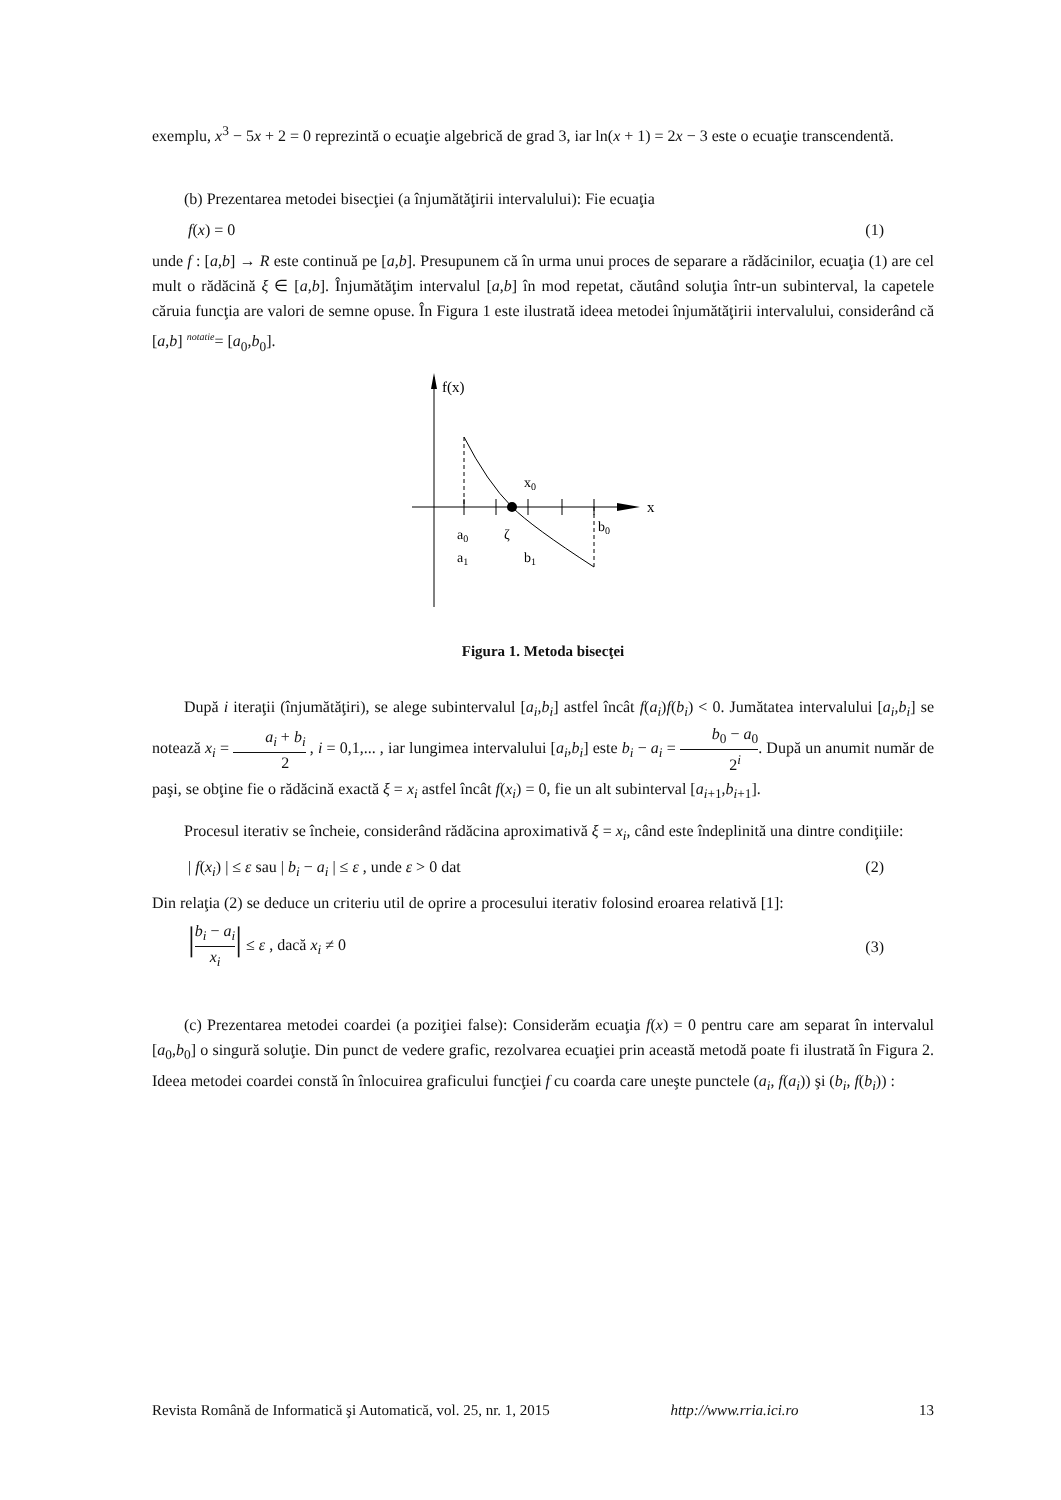exemplu, x<sup>3</sup> − 5x + 2 = 0 reprezintă o ecuaţie algebrică de grad 3, iar ln(x + 1) = 2x − 3 este o ecuaţie transcendentă.
(b) Prezentarea metodei bisecţiei (a înjumătăţirii intervalului): Fie ecuaţia
f(x) = 0 (1)
unde f : [a,b] → R este continuă pe [a,b]. Presupunem că în urma unui proces de separare a rădăcinilor, ecuaţia (1) are cel mult o rădăcină ξ ∈ [a,b]. Înjumătăţim intervalul [a,b] în mod repetat, căutând soluţia într-un subinterval, la capetele căruia funcţia are valori de semne opuse. În Figura 1 este ilustrată ideea metodei înjumătăţirii intervalului, considerând că [a,b] <sup>notatie</sup>= [a<sub>0</sub>,b<sub>0</sub>].
f(x)
x
x0
a0
a1
ζ
b1
b0
Figura 1. Metoda bisecţei
După i iteraţii (înjumătăţiri), se alege subintervalul [a<sub>i</sub>,b<sub>i</sub>] astfel încât f(a<sub>i</sub>)f(b<sub>i</sub>) < 0. Jumătatea intervalului [a<sub>i</sub>,b<sub>i</sub>] se notează x<sub>i</sub> = a<sub>i</sub> + b<sub>i</sub> 2 , i = 0,1,... , iar lungimea intervalului [a<sub>i</sub>,b<sub>i</sub>] este b<sub>i</sub> − a<sub>i</sub> = b<sub>0</sub> − a<sub>0</sub> 2<sup>i</sup>. După un anumit număr de paşi, se obţine fie o rădăcină exactă ξ = x<sub>i</sub> astfel încât f(x<sub>i</sub>) = 0, fie un alt subinterval [a<sub>i+1</sub>,b<sub>i+1</sub>].
Procesul iterativ se încheie, considerând rădăcina aproximativă ξ = x<sub>i</sub>, când este îndeplinită una dintre condiţiile:
| f(x<sub>i</sub>) | ≤ ε sau | b<sub>i</sub> − a<sub>i</sub> | ≤ ε , unde ε > 0 dat (2)
Din relaţia (2) se deduce un criteriu util de oprire a procesului iterativ folosind eroarea relativă [1]:
|b<sub>i</sub> − a<sub>i</sub> x<sub>i</sub>| ≤ ε , dacă x<sub>i</sub> ≠ 0 (3)
(c) Prezentarea metodei coardei (a poziţiei false): Considerăm ecuaţia f(x) = 0 pentru care am separat în intervalul [a<sub>0</sub>,b<sub>0</sub>] o singură soluţie. Din punct de vedere grafic, rezolvarea ecuaţiei prin această metodă poate fi ilustrată în Figura 2. Ideea metodei coardei constă în înlocuirea graficului funcţiei f cu coarda care uneşte punctele (a<sub>i</sub>, f(a<sub>i</sub>)) şi (b<sub>i</sub>, f(b<sub>i</sub>)) :
Revista Română de Informatică şi Automatică, vol. 25, nr. 1, 2015 http://www.rria.ici.ro 13